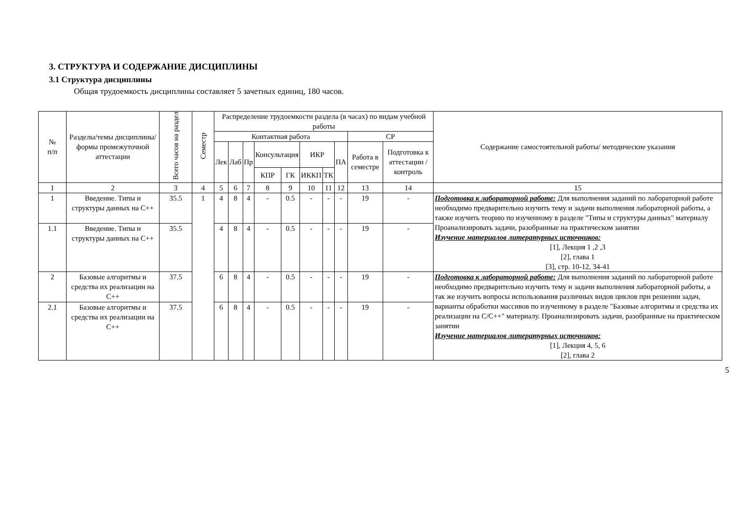3. СТРУКТУРА И СОДЕРЖАНИЕ ДИСЦИПЛИНЫ
3.1 Структура дисциплины
Общая трудоемкость дисциплины составляет 5 зачетных единиц, 180 часов.
| № п/п | Разделы/темы дисциплины/формы промежуточной аттестации | Всего часов на раздел | Семестр | Распределение трудоемкости раздела (в часах) по видам учебной работы | | | | | | | | | | Содержание самостоятельной работы/ методические указания |
| --- | --- | --- | --- | --- | --- | --- | --- | --- | --- | --- | --- | --- | --- | --- |
| | | | | Контактная работа | | | | | | | | СР | | |
| | | | | Лек | Лаб | Пр | Консультация | | ИКР | | ПА | Работа в семестре | Подготовка к аттестации /контроль | |
| | | | | | | | КПР | ГК | ИККП | ТК | | | | |
| 1 | 2 | 3 | 4 | 5 | 6 | 7 | 8 | 9 | 10 | 11 | 12 | 13 | 14 | 15 |
| 1 | Введение. Типы и структуры данных на C++ | 35.5 | 1 | 4 | 8 | 4 | - | 0.5 | - | - | - | 19 | - | Подготовка к лабораторной работе: Для выполнения заданий по лабораторной работе необходимо предварительно изучить тему и задачи выполнения лабораторной работы, а также изучить теорию по изученному в разделе "Типы и структуры данных" материалу Проанализировать задачи, разобранные на практическом занятии Изучение материалов литературных источников: [1], Лекция 1 ,2 ,3 [2], глава 1 [3], стр. 10-12, 34-41 |
| 1.1 | Введение. Типы и структуры данных на C++ | 35.5 | | 4 | 8 | 4 | - | 0.5 | - | - | - | 19 | - | |
| 2 | Базовые алгоритмы и средства их реализации на C++ | 37.5 | | 6 | 8 | 4 | - | 0.5 | - | - | - | 19 | - | Подготовка к лабораторной работе: Для выполнения заданий по лабораторной работе необходимо предварительно изучить тему и задачи выполнения лабораторной работы, а так же изучить вопросы использования различных видов циклов при решении задач, варианты обработки массивов по изученному в разделе "Базовые алгоритмы и средства их реализации на С/С++" материалу. Проанализировать задачи, разобранные на практическом занятии Изучение материалов литературных источников: [1], Лекция 4, 5, 6 [2], глава 2 |
| 2.1 | Базовые алгоритмы и средства их реализации на C++ | 37.5 | | 6 | 8 | 4 | - | 0.5 | - | - | - | 19 | - | |
5